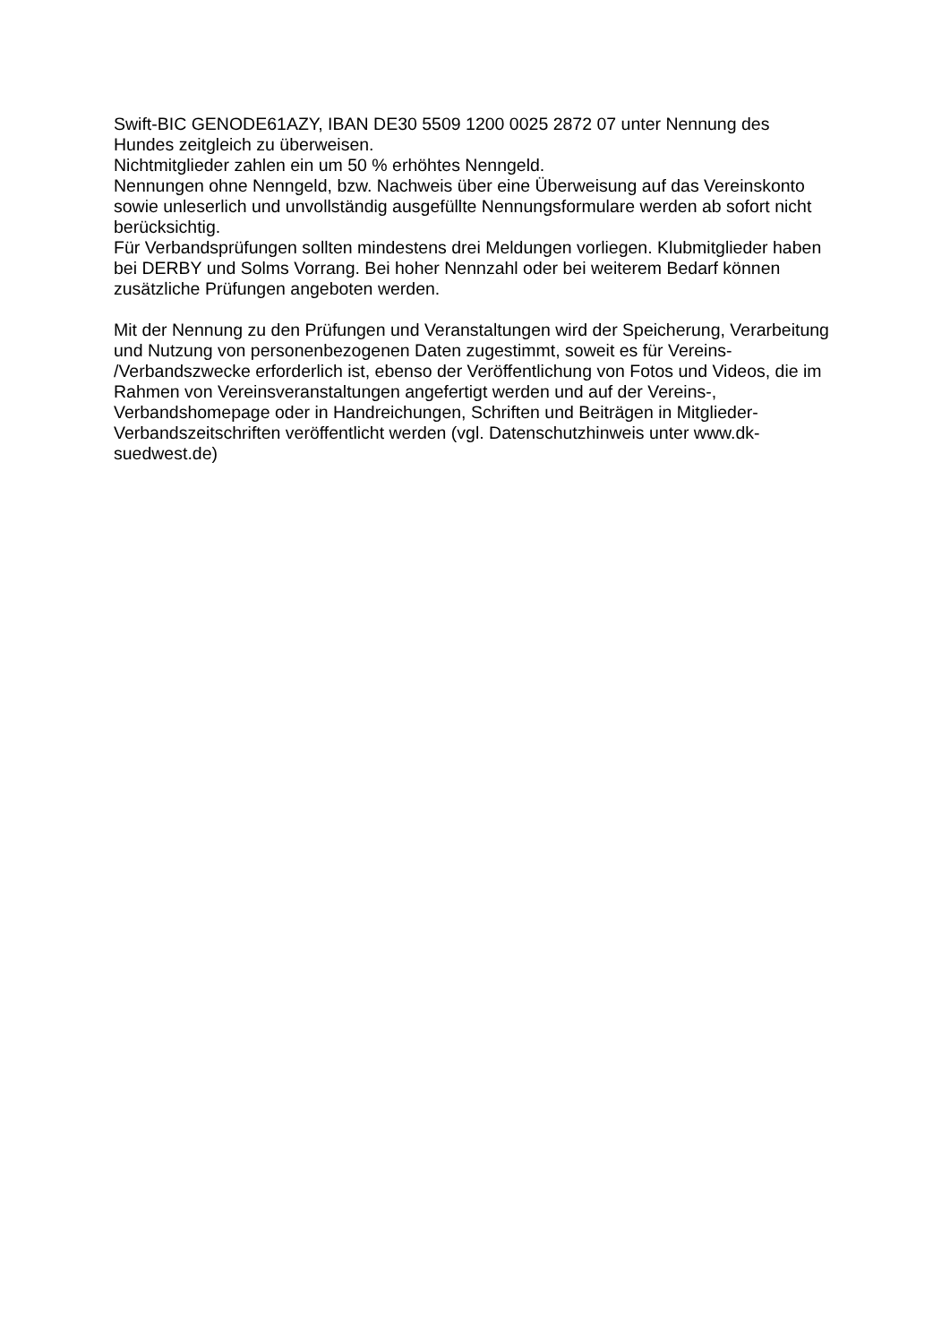Swift-BIC GENODE61AZY, IBAN DE30 5509 1200 0025 2872 07 unter Nennung des
Hundes zeitgleich zu überweisen.
Nichtmitglieder zahlen ein um 50 % erhöhtes Nenngeld.
Nennungen ohne Nenngeld, bzw. Nachweis über eine Überweisung auf das Vereinskonto
sowie unleserlich und unvollständig ausgefüllte Nennungsformulare werden ab sofort nicht
berücksichtig.
Für Verbandsprüfungen sollten mindestens drei Meldungen vorliegen. Klubmitglieder haben
bei DERBY und Solms Vorrang. Bei hoher Nennzahl oder bei weiterem Bedarf können
zusätzliche Prüfungen angeboten werden.
Mit der Nennung zu den Prüfungen und Veranstaltungen wird der Speicherung, Verarbeitung
und Nutzung von personenbezogenen Daten zugestimmt, soweit es für Vereins-
/Verbandszwecke erforderlich ist, ebenso der Veröffentlichung von Fotos und Videos, die im
Rahmen von Vereinsveranstaltungen angefertigt werden und auf der Vereins-,
Verbandshomepage oder in Handreichungen, Schriften und Beiträgen in Mitglieder-
Verbandszeitschriften veröffentlicht werden (vgl. Datenschutzhinweis unter www.dk-
suedwest.de)